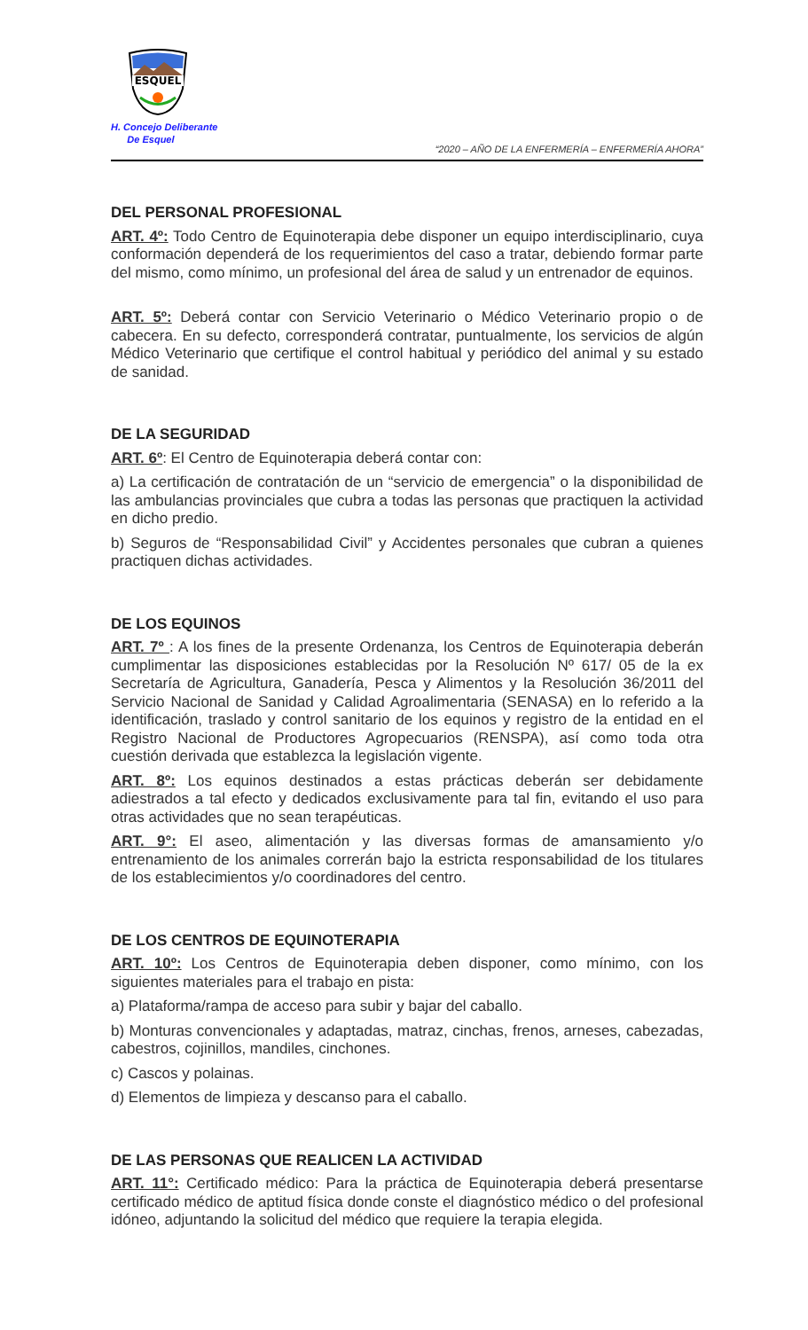ESQUEL
H. Concejo Deliberante
De Esquel
“2020 – AÑO DE LA ENFERMERÍA – ENFERMERÍA AHORA”
DEL PERSONAL PROFESIONAL
ART. 4º: Todo Centro de Equinoterapia debe disponer un equipo interdisciplinario, cuya conformación dependerá de los requerimientos del caso a tratar, debiendo formar parte del mismo, como mínimo, un profesional del área de salud y un entrenador de equinos.
ART. 5º: Deberá contar con Servicio Veterinario o Médico Veterinario propio o de cabecera. En su defecto, corresponderá contratar, puntualmente, los servicios de algún Médico Veterinario que certifique el control habitual y periódico del animal y su estado de sanidad.
DE LA SEGURIDAD
ART. 6º: El Centro de Equinoterapia deberá contar con:
a) La certificación de contratación de un “servicio de emergencia” o la disponibilidad de las ambulancias provinciales que cubra a todas las personas que practiquen la actividad en dicho predio.
b) Seguros de “Responsabilidad Civil” y Accidentes personales que cubran a quienes practiquen dichas actividades.
DE LOS EQUINOS
ART. 7º : A los fines de la presente Ordenanza, los Centros de Equinoterapia deberán cumplimentar las disposiciones establecidas por la Resolución Nº 617/ 05 de la ex Secretaría de Agricultura, Ganadería, Pesca y Alimentos y la Resolución 36/2011 del Servicio Nacional de Sanidad y Calidad Agroalimentaria (SENASA) en lo referido a la identificación, traslado y control sanitario de los equinos y registro de la entidad en el Registro Nacional de Productores Agropecuarios (RENSPA), así como toda otra cuestión derivada que establezca la legislación vigente.
ART. 8º: Los equinos destinados a estas prácticas deberán ser debidamente adiestrados a tal efecto y dedicados exclusivamente para tal fin, evitando el uso para otras actividades que no sean terapéuticas.
ART. 9°: El aseo, alimentación y las diversas formas de amansamiento y/o entrenamiento de los animales correrán bajo la estricta responsabilidad de los titulares de los establecimientos y/o coordinadores del centro.
DE LOS CENTROS DE EQUINOTERAPIA
ART. 10º: Los Centros de Equinoterapia deben disponer, como mínimo, con los siguientes materiales para el trabajo en pista:
a) Plataforma/rampa de acceso para subir y bajar del caballo.
b) Monturas convencionales y adaptadas, matraz, cinchas, frenos, arneses, cabezadas, cabestros, cojinillos, mandiles, cinchones.
c) Cascos y polainas.
d) Elementos de limpieza y descanso para el caballo.
DE LAS PERSONAS QUE REALICEN LA ACTIVIDAD
ART. 11°: Certificado médico: Para la práctica de Equinoterapia deberá presentarse certificado médico de aptitud física donde conste el diagnóstico médico o del profesional idóneo, adjuntando la solicitud del médico que requiere la terapia elegida.